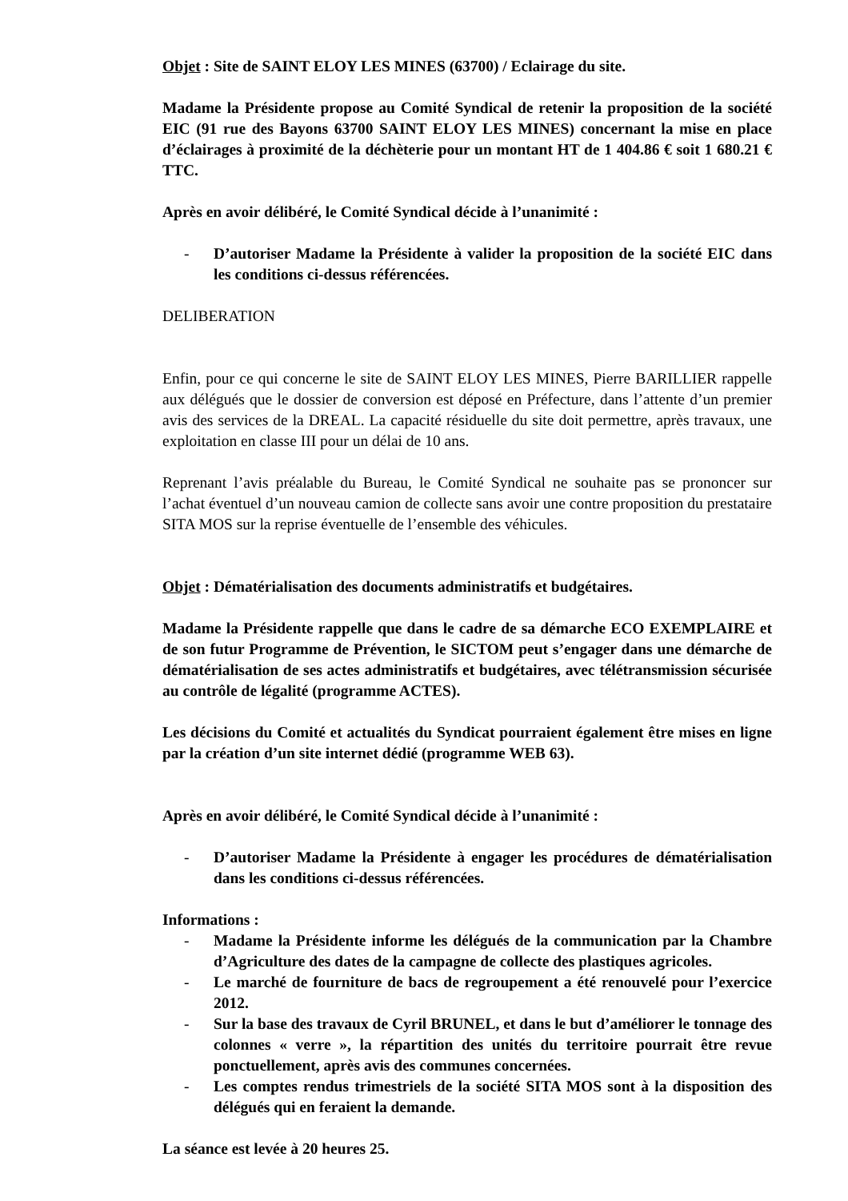Objet : Site de SAINT ELOY LES MINES (63700) / Eclairage du site.
Madame la Présidente propose au Comité Syndical de retenir la proposition de la société EIC (91 rue des Bayons 63700 SAINT ELOY LES MINES) concernant la mise en place d’éclairages à proximité de la déchèterie pour un montant HT de 1 404.86 € soit 1 680.21 € TTC.
Après en avoir délibéré, le Comité Syndical décide à l’unanimité :
- D’autoriser Madame la Présidente à valider la proposition de la société EIC dans les conditions ci-dessus référencées.
DELIBERATION
Enfin, pour ce qui concerne le site de SAINT ELOY LES MINES, Pierre BARILLIER rappelle aux délégués que le dossier de conversion est déposé en Préfecture, dans l’attente d’un premier avis des services de la DREAL. La capacité résiduelle du site doit permettre, après travaux, une exploitation en classe III pour un délai de 10 ans.
Reprenant l’avis préalable du Bureau, le Comité Syndical ne souhaite pas se prononcer sur l’achat éventuel d’un nouveau camion de collecte sans avoir une contre proposition du prestataire SITA MOS sur la reprise éventuelle de l’ensemble des véhicules.
Objet : Dématérialisation des documents administratifs et budgétaires.
Madame la Présidente rappelle que dans le cadre de sa démarche ECO EXEMPLAIRE et de son futur Programme de Prévention, le SICTOM peut s’engager dans une démarche de dématérialisation de ses actes administratifs et budgétaires, avec télétransmission sécurisée au contrôle de légalité (programme ACTES).
Les décisions du Comité et actualités du Syndicat pourraient également être mises en ligne par la création d’un site internet dédié (programme WEB 63).
Après en avoir délibéré, le Comité Syndical décide à l’unanimité :
- D’autoriser Madame la Présidente à engager les procédures de dématérialisation dans les conditions ci-dessus référencées.
Informations :
- Madame la Présidente informe les délégués de la communication par la Chambre d’Agriculture des dates de la campagne de collecte des plastiques agricoles.
- Le marché de fourniture de bacs de regroupement a été renouvelé pour l’exercice 2012.
- Sur la base des travaux de Cyril BRUNEL, et dans le but d’améliorer le tonnage des colonnes « verre », la répartition des unités du territoire pourrait être revue ponctuellement, après avis des communes concernées.
- Les comptes rendus trimestriels de la société SITA MOS sont à la disposition des délégués qui en feraient la demande.
La séance est levée à 20 heures 25.